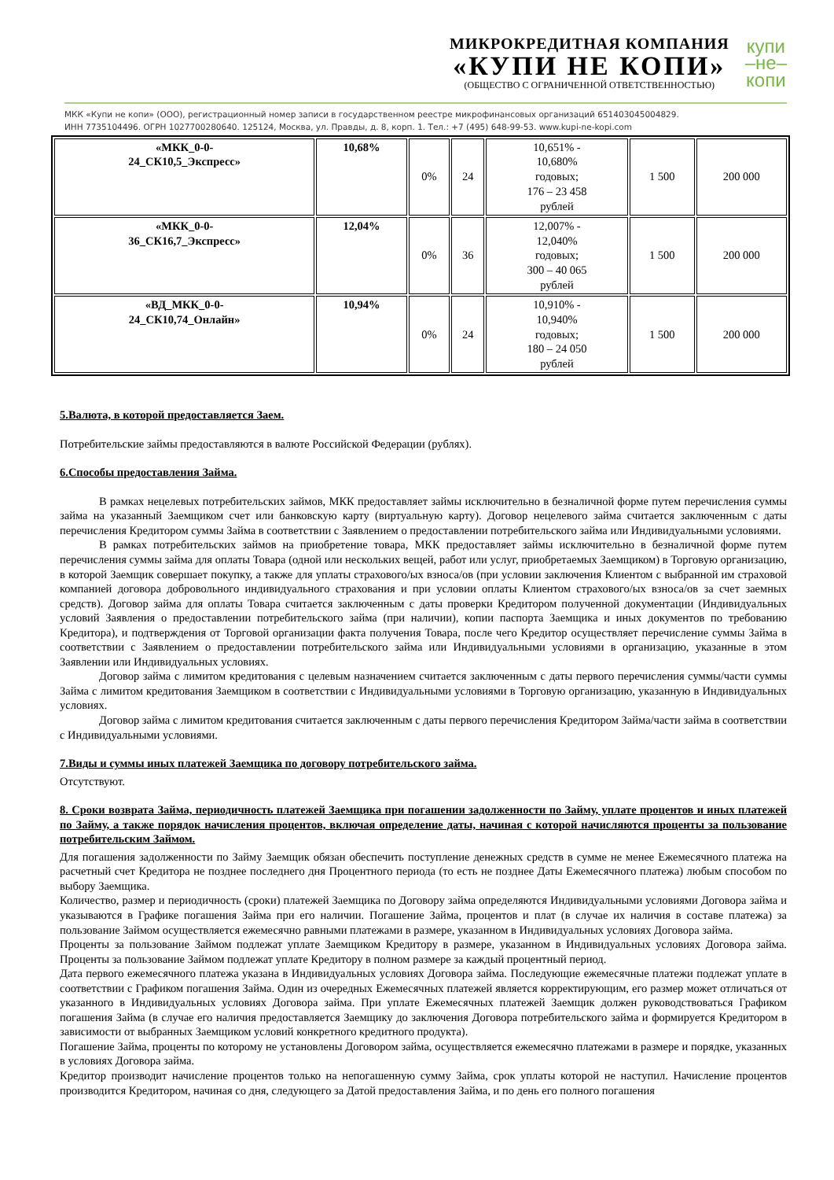МИКРОКРЕДИТНАЯ КОМПАНИЯ
«КУПИ НЕ КОПИ»
(ОБЩЕСТВО С ОГРАНИЧЕННОЙ ОТВЕТСТВЕННОСТЬЮ)
купи
–не–
копи
МКК «Купи не копи» (ООО), регистрационный номер записи в государственном реестре микрофинансовых организаций 651403045004829.
ИНН 7735104496. ОГРН 1027700280640. 125124, Москва, ул. Правды, д. 8, корп. 1. Тел.: +7 (495) 648-99-53. www.kupi-ne-kopi.com
| «МКК_0-0- 24_СК10,5_Экспресс» | 10,68% | 0% | 24 | 10,651% - 10,680% годовых; 176 – 23 458 рублей | 1 500 | 200 000 |
| «МКК_0-0- 36_СК16,7_Экспресс» | 12,04% | 0% | 36 | 12,007% - 12,040% годовых; 300 – 40 065 рублей | 1 500 | 200 000 |
| «ВД_МКК_0-0- 24_СК10,74_Онлайн» | 10,94% | 0% | 24 | 10,910% - 10,940% годовых; 180 – 24 050 рублей | 1 500 | 200 000 |
5.Валюта, в которой предоставляется Заем.
Потребительские займы предоставляются в валюте Российской Федерации (рублях).
6.Способы предоставления Займа.
В рамках нецелевых потребительских займов, МКК предоставляет займы исключительно в безналичной форме путем перечисления суммы займа на указанный Заемщиком счет или банковскую карту (виртуальную карту). Договор нецелевого займа считается заключенным с даты перечисления Кредитором суммы Займа в соответствии с Заявлением о предоставлении потребительского займа или Индивидуальными условиями.
В рамках потребительских займов на приобретение товара, МКК предоставляет займы исключительно в безналичной форме путем перечисления суммы займа для оплаты Товара (одной или нескольких вещей, работ или услуг, приобретаемых Заемщиком) в Торговую организацию, в которой Заемщик совершает покупку, а также для уплаты страхового/ых взноса/ов (при условии заключения Клиентом с выбранной им страховой компанией договора добровольного индивидуального страхования и при условии оплаты Клиентом страхового/ых взноса/ов за счет заемных средств). Договор займа для оплаты Товара считается заключенным с даты проверки Кредитором полученной документации (Индивидуальных условий Заявления о предоставлении потребительского займа (при наличии), копии паспорта Заемщика и иных документов по требованию Кредитора), и подтверждения от Торговой организации факта получения Товара, после чего Кредитор осуществляет перечисление суммы Займа в соответствии с Заявлением о предоставлении потребительского займа или Индивидуальными условиями в организацию, указанные в этом Заявлении или Индивидуальных условиях.
Договор займа с лимитом кредитования с целевым назначением считается заключенным с даты первого перечисления суммы/части суммы Займа с лимитом кредитования Заемщиком в соответствии с Индивидуальными условиями в Торговую организацию, указанную в Индивидуальных условиях.
Договор займа с лимитом кредитования считается заключенным с даты первого перечисления Кредитором Займа/части займа в соответствии с Индивидуальными условиями.
7.Виды и суммы иных платежей Заемщика по договору потребительского займа.
Отсутствуют.
8. Сроки возврата Займа, периодичность платежей Заемщика при погашении задолженности по Займу, уплате процентов и иных платежей по Займу, а также порядок начисления процентов, включая определение даты, начиная с которой начисляются проценты за пользование потребительским Займом.
Для погашения задолженности по Займу Заемщик обязан обеспечить поступление денежных средств в сумме не менее Ежемесячного платежа на расчетный счет Кредитора не позднее последнего дня Процентного периода (то есть не позднее Даты Ежемесячного платежа) любым способом по выбору Заемщика.
Количество, размер и периодичность (сроки) платежей Заемщика по Договору займа определяются Индивидуальными условиями Договора займа и указываются в Графике погашения Займа при его наличии. Погашение Займа, процентов и плат (в случае их наличия в составе платежа) за пользование Займом осуществляется ежемесячно равными платежами в размере, указанном в Индивидуальных условиях Договора займа.
Проценты за пользование Займом подлежат уплате Заемщиком Кредитору в размере, указанном в Индивидуальных условиях Договора займа. Проценты за пользование Займом подлежат уплате Кредитору в полном размере за каждый процентный период.
Дата первого ежемесячного платежа указана в Индивидуальных условиях Договора займа. Последующие ежемесячные платежи подлежат уплате в соответствии с Графиком погашения Займа. Один из очередных Ежемесячных платежей является корректирующим, его размер может отличаться от указанного в Индивидуальных условиях Договора займа. При уплате Ежемесячных платежей Заемщик должен руководствоваться Графиком погашения Займа (в случае его наличия предоставляется Заемщику до заключения Договора потребительского займа и формируется Кредитором в зависимости от выбранных Заемщиком условий конкретного кредитного продукта).
Погашение Займа, проценты по которому не установлены Договором займа, осуществляется ежемесячно платежами в размере и порядке, указанных в условиях Договора займа.
Кредитор производит начисление процентов только на непогашенную сумму Займа, срок уплаты которой не наступил. Начисление процентов производится Кредитором, начиная со дня, следующего за Датой предоставления Займа, и по день его полного погашения